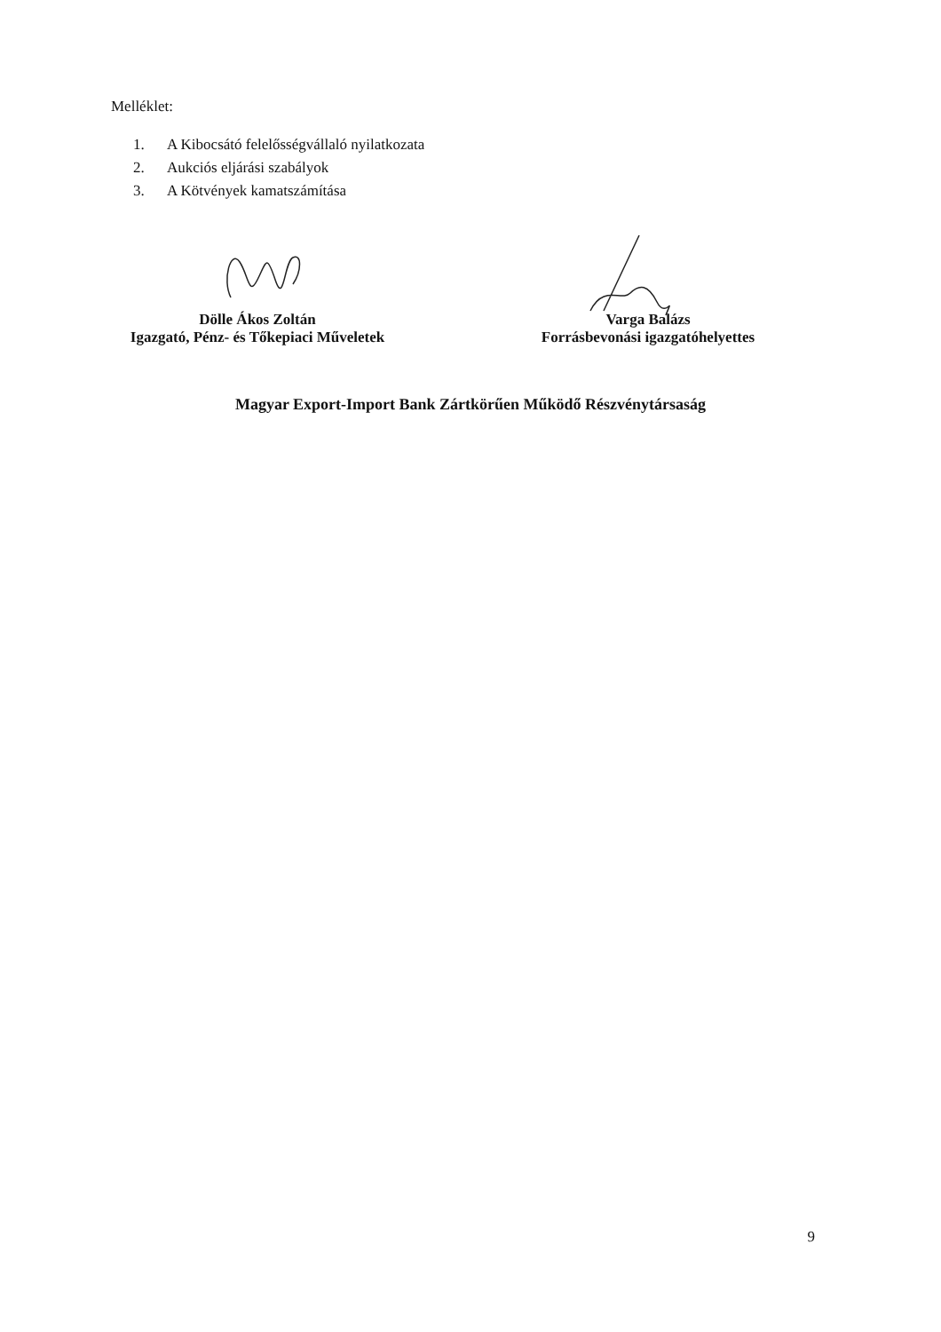Melléklet:
1. A Kibocsátó felelősségvállaló nyilatkozata
2. Aukciós eljárási szabályok
3. A Kötvények kamatszámítása
Dölle Ákos Zoltán
Igazgató, Pénz- és Tőkepiaci Műveletek
Varga Balázs
Forrásbevonási igazgatóhelyettes
Magyar Export-Import Bank Zártkörűen Működő Részvénytársaság
9